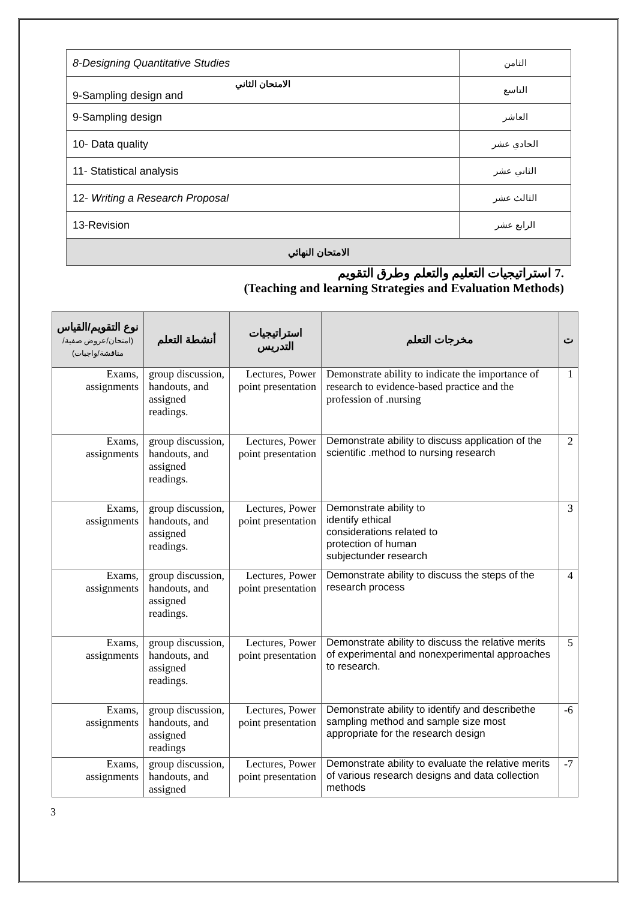| 8-Designing Quantitative Studies | الثامن |
| الامتحان الثاني 9-Sampling design and | التاسع |
| 9-Sampling design | العاشر |
| 10- Data quality | الحادي عشر |
| 11- Statistical analysis | الثاني عشر |
| 12- Writing a Research Proposal | الثالث عشر |
| 13-Revision | الرابع عشر |
| الامتحان النهائي | |
.7 استراتيجيات التعليم والتعلم وطرق التقويم
(Teaching and learning Strategies and Evaluation Methods)
| نوع التقويم/القياس (امتحان/عروض صفية/مناقشة/واجبات) | أنشطة التعلم | استراتيجيات التدريس | مخرجات التعلم | ت |
| --- | --- | --- | --- | --- |
| Exams, assignments | group discussion, handouts, and assigned readings. | Lectures, Power point presentation | Demonstrate ability to indicate the importance of research to evidence-based practice and the profession of .nursing | 1 |
| Exams, assignments | group discussion, handouts, and assigned readings. | Lectures, Power point presentation | Demonstrate ability to discuss application of the scientific .method to nursing research | 2 |
| Exams, assignments | group discussion, handouts, and assigned readings. | Lectures, Power point presentation | Demonstrate ability to identify ethical considerations related to protection of human subjectunder research | 3 |
| Exams, assignments | group discussion, handouts, and assigned readings. | Lectures, Power point presentation | Demonstrate ability to discuss the steps of the research process | 4 |
| Exams, assignments | group discussion, handouts, and assigned readings. | Lectures, Power point presentation | Demonstrate ability to discuss the relative merits of experimental and nonexperimental approaches to research. | 5 |
| Exams, assignments | group discussion, handouts, and assigned readings | Lectures, Power point presentation | Demonstrate ability to identify and describethe sampling method and sample size most appropriate for the research design | -6 |
| Exams, assignments | group discussion, handouts, and assigned | Lectures, Power point presentation | Demonstrate ability to evaluate the relative merits of various research designs and data collection methods | -7 |
3